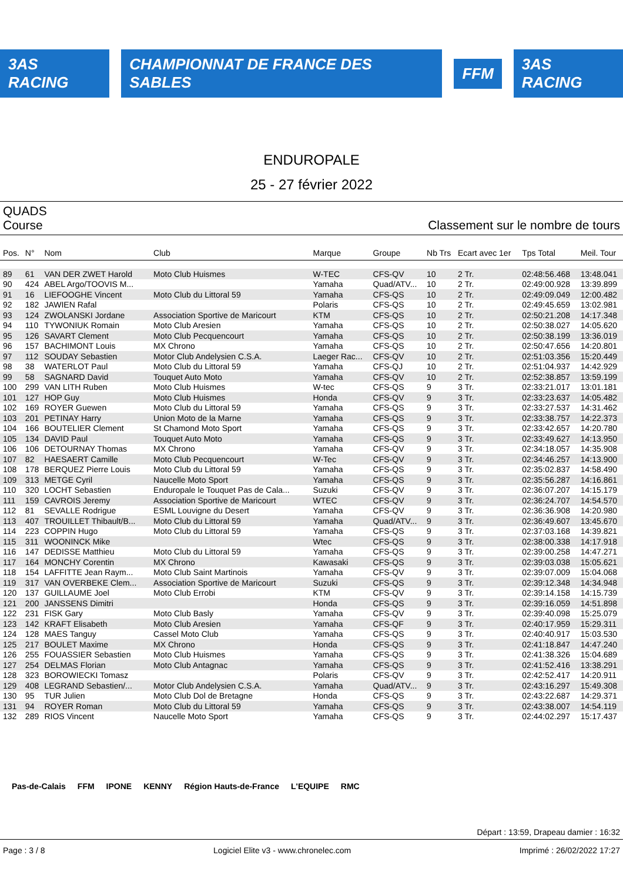3AS RACING CHAMPIONNAT DE FRANCE DES SABLES FFM 3AS RACING
ENDUROPALE
25 - 27 février 2022
QUADS
Course Classement sur le nombre de tours
| Pos. | N° | Nom | Club | Marque | Groupe | Nb Trs | Ecart avec 1er | Tps Total | Meil. Tour |
| --- | --- | --- | --- | --- | --- | --- | --- | --- | --- |
| 89 | 61 | VAN DER ZWET Harold | Moto Club Huismes | W-TEC | CFS-QV | 10 | 2 Tr. | 02:48:56.468 | 13:48.041 |
| 90 | 424 | ABEL Argo/TOOVIS M... | | Yamaha | Quad/ATV... | 10 | 2 Tr. | 02:49:00.928 | 13:39.899 |
| 91 | 16 | LIEFOOGHE Vincent | Moto Club du Littoral 59 | Yamaha | CFS-QS | 10 | 2 Tr. | 02:49:09.049 | 12:00.482 |
| 92 | 182 | JAWIEN Rafal | | Polaris | CFS-QS | 10 | 2 Tr. | 02:49:45.659 | 13:02.981 |
| 93 | 124 | ZWOLANSKI Jordane | Association Sportive de Maricourt | KTM | CFS-QS | 10 | 2 Tr. | 02:50:21.208 | 14:17.348 |
| 94 | 110 | TYWONIUK Romain | Moto Club Aresien | Yamaha | CFS-QS | 10 | 2 Tr. | 02:50:38.027 | 14:05.620 |
| 95 | 126 | SAVART Clement | Moto Club Pecquencourt | Yamaha | CFS-QS | 10 | 2 Tr. | 02:50:38.199 | 13:36.019 |
| 96 | 157 | BACHIMONT Louis | MX Chrono | Yamaha | CFS-QS | 10 | 2 Tr. | 02:50:47.656 | 14:20.801 |
| 97 | 112 | SOUDAY Sebastien | Motor Club Andelysien C.S.A. | Laeger Rac... | CFS-QV | 10 | 2 Tr. | 02:51:03.356 | 15:20.449 |
| 98 | 38 | WATERLOT Paul | Moto Club du Littoral 59 | Yamaha | CFS-QJ | 10 | 2 Tr. | 02:51:04.937 | 14:42.929 |
| 99 | 58 | SAGNARD David | Touquet Auto Moto | Yamaha | CFS-QV | 10 | 2 Tr. | 02:52:38.857 | 13:59.199 |
| 100 | 299 | VAN LITH Ruben | Moto Club Huismes | W-tec | CFS-QS | 9 | 3 Tr. | 02:33:21.017 | 13:01.181 |
| 101 | 127 | HOP Guy | Moto Club Huismes | Honda | CFS-QV | 9 | 3 Tr. | 02:33:23.637 | 14:05.482 |
| 102 | 169 | ROYER Guewen | Moto Club du Littoral 59 | Yamaha | CFS-QS | 9 | 3 Tr. | 02:33:27.537 | 14:31.462 |
| 103 | 201 | PETINAY Harry | Union Moto de la Marne | Yamaha | CFS-QS | 9 | 3 Tr. | 02:33:38.757 | 14:22.373 |
| 104 | 166 | BOUTELIER Clement | St Chamond Moto Sport | Yamaha | CFS-QS | 9 | 3 Tr. | 02:33:42.657 | 14:20.780 |
| 105 | 134 | DAVID Paul | Touquet Auto Moto | Yamaha | CFS-QS | 9 | 3 Tr. | 02:33:49.627 | 14:13.950 |
| 106 | 106 | DETOURNAY Thomas | MX Chrono | Yamaha | CFS-QV | 9 | 3 Tr. | 02:34:18.057 | 14:35.908 |
| 107 | 82 | HAESAERT Camille | Moto Club Pecquencourt | W-Tec | CFS-QV | 9 | 3 Tr. | 02:34:46.257 | 14:13.900 |
| 108 | 178 | BERQUEZ Pierre Louis | Moto Club du Littoral 59 | Yamaha | CFS-QS | 9 | 3 Tr. | 02:35:02.837 | 14:58.490 |
| 109 | 313 | METGE Cyril | Naucelle Moto Sport | Yamaha | CFS-QS | 9 | 3 Tr. | 02:35:56.287 | 14:16.861 |
| 110 | 320 | LOCHT Sebastien | Enduropale le Touquet Pas de Cala... | Suzuki | CFS-QV | 9 | 3 Tr. | 02:36:07.207 | 14:15.179 |
| 111 | 159 | CAVROIS Jeremy | Association Sportive de Maricourt | WTEC | CFS-QV | 9 | 3 Tr. | 02:36:24.707 | 14:54.570 |
| 112 | 81 | SEVALLE Rodrigue | ESML Louvigne du Desert | Yamaha | CFS-QV | 9 | 3 Tr. | 02:36:36.908 | 14:20.980 |
| 113 | 407 | TROUILLET Thibault/B... | Moto Club du Littoral 59 | Yamaha | Quad/ATV... | 9 | 3 Tr. | 02:36:49.607 | 13:45.670 |
| 114 | 223 | COPPIN Hugo | Moto Club du Littoral 59 | Yamaha | CFS-QS | 9 | 3 Tr. | 02:37:03.168 | 14:39.821 |
| 115 | 311 | WOONINCK Mike | | Wtec | CFS-QS | 9 | 3 Tr. | 02:38:00.338 | 14:17.918 |
| 116 | 147 | DEDISSE Matthieu | Moto Club du Littoral 59 | Yamaha | CFS-QS | 9 | 3 Tr. | 02:39:00.258 | 14:47.271 |
| 117 | 164 | MONCHY Corentin | MX Chrono | Kawasaki | CFS-QS | 9 | 3 Tr. | 02:39:03.038 | 15:05.621 |
| 118 | 154 | LAFFITTE Jean Raym... | Moto Club Saint Martinois | Yamaha | CFS-QV | 9 | 3 Tr. | 02:39:07.009 | 15:04.068 |
| 119 | 317 | VAN OVERBEKE Clem... | Association Sportive de Maricourt | Suzuki | CFS-QS | 9 | 3 Tr. | 02:39:12.348 | 14:34.948 |
| 120 | 137 | GUILLAUME Joel | Moto Club Errobi | KTM | CFS-QV | 9 | 3 Tr. | 02:39:14.158 | 14:15.739 |
| 121 | 200 | JANSSENS Dimitri | | Honda | CFS-QS | 9 | 3 Tr. | 02:39:16.059 | 14:51.898 |
| 122 | 231 | FISK Gary | Moto Club Basly | Yamaha | CFS-QV | 9 | 3 Tr. | 02:39:40.098 | 15:25.079 |
| 123 | 142 | KRAFT Elisabeth | Moto Club Aresien | Yamaha | CFS-QF | 9 | 3 Tr. | 02:40:17.959 | 15:29.311 |
| 124 | 128 | MAES Tanguy | Cassel Moto Club | Yamaha | CFS-QS | 9 | 3 Tr. | 02:40:40.917 | 15:03.530 |
| 125 | 217 | BOULET Maxime | MX Chrono | Honda | CFS-QS | 9 | 3 Tr. | 02:41:18.847 | 14:47.240 |
| 126 | 255 | FOUASSIER Sebastien | Moto Club Huismes | Yamaha | CFS-QS | 9 | 3 Tr. | 02:41:38.326 | 15:04.689 |
| 127 | 254 | DELMAS Florian | Moto Club Antagnac | Yamaha | CFS-QS | 9 | 3 Tr. | 02:41:52.416 | 13:38.291 |
| 128 | 323 | BOROWIECKI Tomasz | | Polaris | CFS-QV | 9 | 3 Tr. | 02:42:52.417 | 14:20.911 |
| 129 | 408 | LEGRAND Sebastien/... | Motor Club Andelysien C.S.A. | Yamaha | Quad/ATV... | 9 | 3 Tr. | 02:43:16.297 | 15:49.308 |
| 130 | 95 | TUR Julien | Moto Club Dol de Bretagne | Honda | CFS-QS | 9 | 3 Tr. | 02:43:22.687 | 14:29.371 |
| 131 | 94 | ROYER Roman | Moto Club du Littoral 59 | Yamaha | CFS-QS | 9 | 3 Tr. | 02:43:38.007 | 14:54.119 |
| 132 | 289 | RIOS Vincent | Naucelle Moto Sport | Yamaha | CFS-QS | 9 | 3 Tr. | 02:44:02.297 | 15:17.437 |
Pas-de-Calais FFM IPONE KENNY Région Hauts-de-France L'EQUIPE RMC
Départ : 13:59, Drapeau damier : 16:32
Page : 3 / 8 Logiciel Elite v3 - www.chronelec.com Imprimé : 26/02/2022 17:27